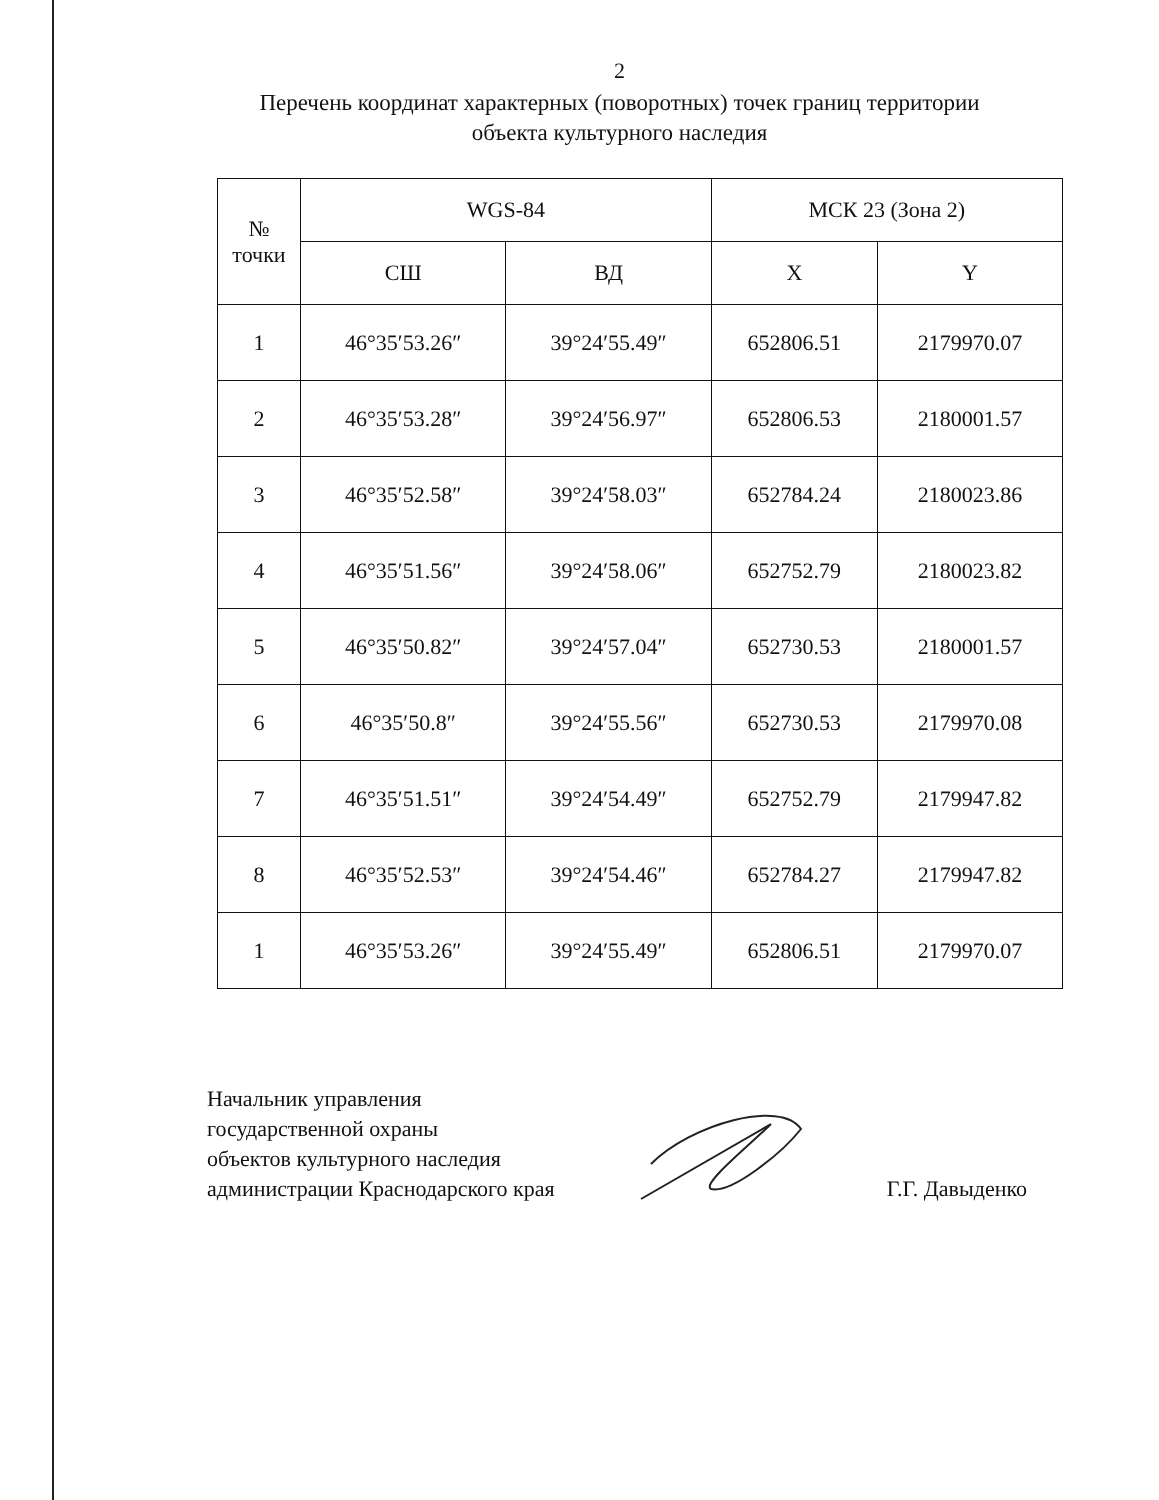2
Перечень координат характерных (поворотных) точек границ территории
объекта культурного наследия
| № точки | WGS-84 | | МСК 23 (Зона 2) | |
| --- | --- | --- | --- | --- |
| | СШ | ВД | X | Y |
| 1 | 46°35′53.26″ | 39°24′55.49″ | 652806.51 | 2179970.07 |
| 2 | 46°35′53.28″ | 39°24′56.97″ | 652806.53 | 2180001.57 |
| 3 | 46°35′52.58″ | 39°24′58.03″ | 652784.24 | 2180023.86 |
| 4 | 46°35′51.56″ | 39°24′58.06″ | 652752.79 | 2180023.82 |
| 5 | 46°35′50.82″ | 39°24′57.04″ | 652730.53 | 2180001.57 |
| 6 | 46°35′50.8″ | 39°24′55.56″ | 652730.53 | 2179970.08 |
| 7 | 46°35′51.51″ | 39°24′54.49″ | 652752.79 | 2179947.82 |
| 8 | 46°35′52.53″ | 39°24′54.46″ | 652784.27 | 2179947.82 |
| 1 | 46°35′53.26″ | 39°24′55.49″ | 652806.51 | 2179970.07 |
Начальник управления
государственной охраны
объектов культурного наследия
администрации Краснодарского края
Г.Г. Давыденко